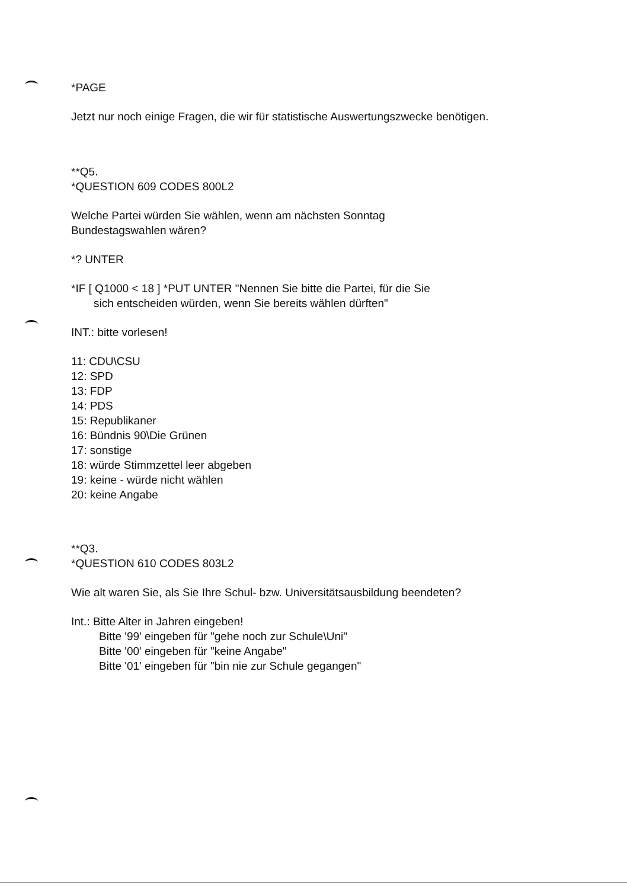*PAGE
Jetzt nur noch einige Fragen, die wir für statistische Auswertungszwecke benötigen.
**Q5.
*QUESTION 609 CODES 800L2
Welche Partei würden Sie wählen, wenn am nächsten Sonntag
Bundestagswahlen wären?
*? UNTER
*IF [ Q1000 < 18 ] *PUT UNTER "Nennen Sie bitte die Partei, für die Sie
sich entscheiden würden, wenn Sie bereits wählen dürften"
INT.: bitte vorlesen!
11: CDU\CSU
12: SPD
13: FDP
14: PDS
15: Republikaner
16: Bündnis 90\Die Grünen
17: sonstige
18: würde Stimmzettel leer abgeben
19: keine - würde nicht wählen
20: keine Angabe
**Q3.
*QUESTION 610 CODES 803L2
Wie alt waren Sie, als Sie Ihre Schul- bzw. Universitätsausbildung beendeten?
Int.: Bitte Alter in Jahren eingeben!
Bitte '99' eingeben für "gehe noch zur Schule\Uni"
Bitte '00' eingeben für "keine Angabe"
Bitte '01' eingeben für "bin nie zur Schule gegangen"